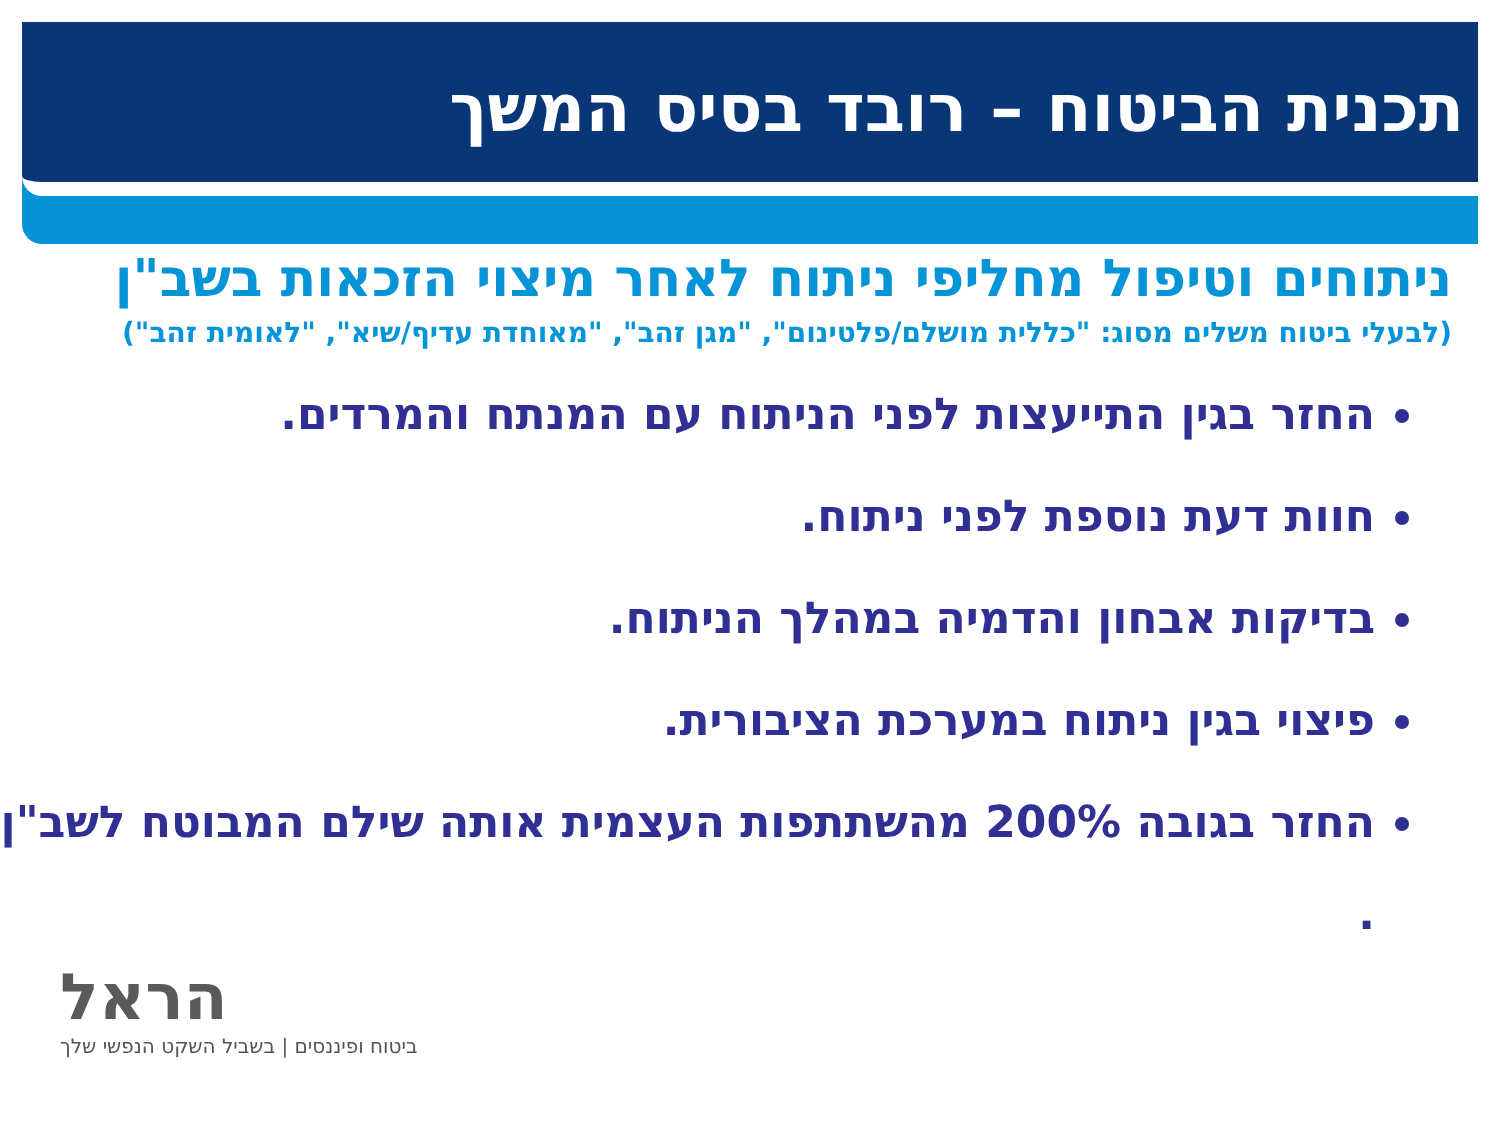תכנית הביטוח – רובד בסיס המשך
ניתוחים וטיפול מחליפי ניתוח לאחר מיצוי הזכאות בשב"ן
(לבעלי ביטוח משלים מסוג: "כללית מושלם/פלטינום", "מגן זהב", "מאוחדת עדיף/שיא", "לאומית זהב")
החזר בגין התייעצות לפני הניתוח עם המנתח והמרדים.
חוות דעת נוספת לפני ניתוח.
בדיקות אבחון והדמיה במהלך הניתוח.
פיצוי בגין ניתוח במערכת הציבורית.
החזר בגובה 200% מהשתתפות העצמית אותה שילם המבוטח לשב"ן .
הראל
ביטוח ופיננסים | בשביל השקט הנפשי שלך